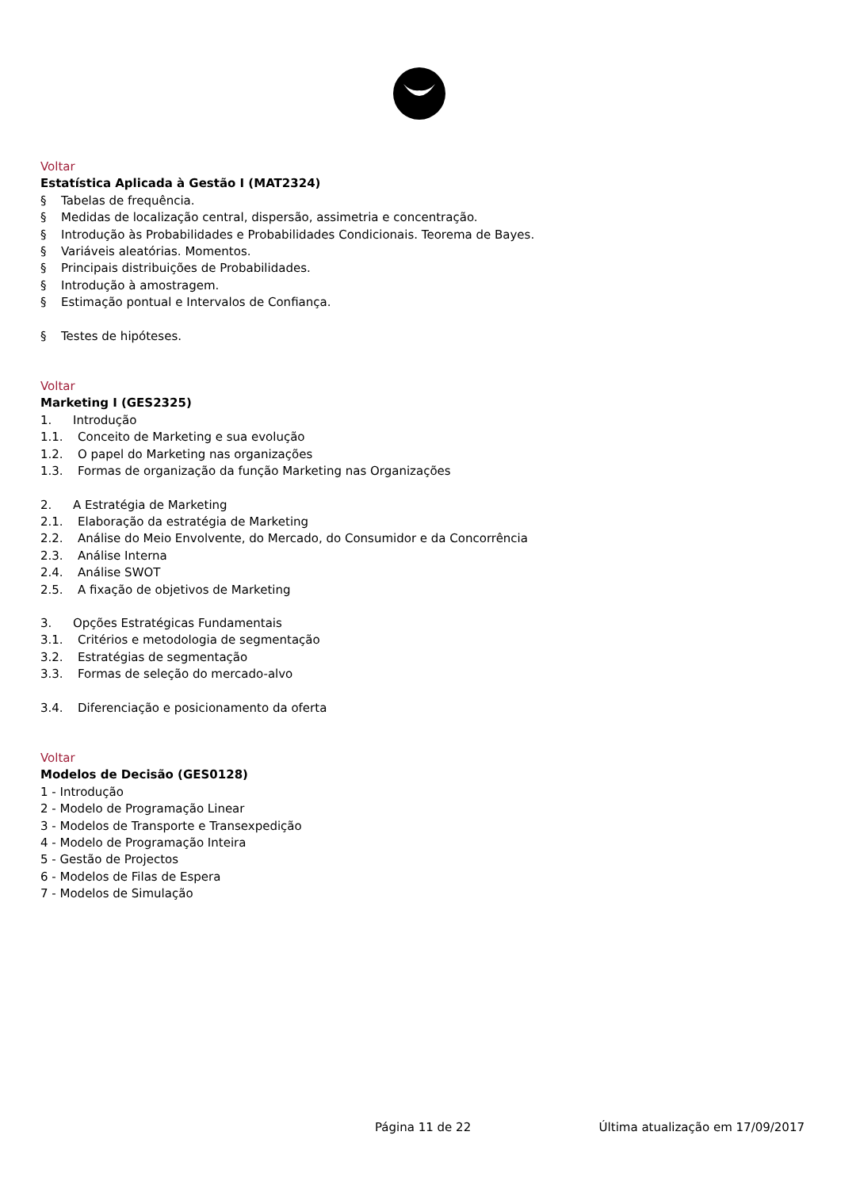Voltar
Estatística Aplicada à Gestão I (MAT2324)
§ Tabelas de frequência.
§ Medidas de localização central, dispersão, assimetria e concentração.
§ Introdução às Probabilidades e Probabilidades Condicionais. Teorema de Bayes.
§ Variáveis aleatórias. Momentos.
§ Principais distribuições de Probabilidades.
§ Introdução à amostragem.
§ Estimação pontual e Intervalos de Confiança.
§ Testes de hipóteses.
Voltar
Marketing I (GES2325)
1. Introdução
1.1. Conceito de Marketing e sua evolução
1.2. O papel do Marketing nas organizações
1.3. Formas de organização da função Marketing nas Organizações
2. A Estratégia de Marketing
2.1. Elaboração da estratégia de Marketing
2.2. Análise do Meio Envolvente, do Mercado, do Consumidor e da Concorrência
2.3. Análise Interna
2.4. Análise SWOT
2.5. A fixação de objetivos de Marketing
3. Opções Estratégicas Fundamentais
3.1. Critérios e metodologia de segmentação
3.2. Estratégias de segmentação
3.3. Formas de seleção do mercado-alvo
3.4. Diferenciação e posicionamento da oferta
Voltar
Modelos de Decisão (GES0128)
1 - Introdução
2 - Modelo de Programação Linear
3 - Modelos de Transporte e Transexpedição
4 - Modelo de Programação Inteira
5 - Gestão de Projectos
6 - Modelos de Filas de Espera
7 - Modelos de Simulação
Página 11 de 22 Última atualização em 17/09/2017